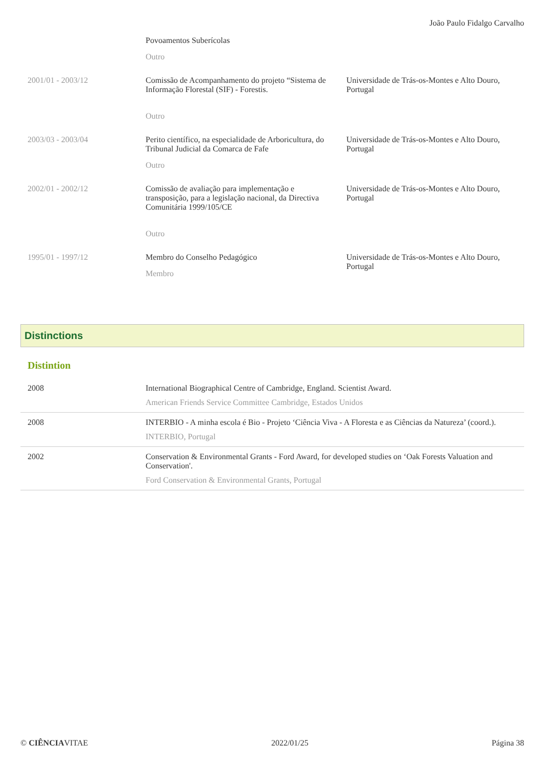João Paulo Fidalgo Carvalho
| | Povoamentos Suberícolas Outro | |
| 2001/01 - 2003/12 | Comissão de Acompanhamento do projeto “Sistema de Informação Florestal (SIF) - Forestis. Outro | Universidade de Trás-os-Montes e Alto Douro, Portugal |
| 2003/03 - 2003/04 | Perito científico, na especialidade de Arboricultura, do Tribunal Judicial da Comarca de Fafe Outro | Universidade de Trás-os-Montes e Alto Douro, Portugal |
| 2002/01 - 2002/12 | Comissão de avaliação para implementação e transposição, para a legislação nacional, da Directiva Comunitária 1999/105/CE Outro | Universidade de Trás-os-Montes e Alto Douro, Portugal |
| 1995/01 - 1997/12 | Membro do Conselho Pedagógico Membro | Universidade de Trás-os-Montes e Alto Douro, Portugal |
Distinctions
Distintion
| 2008 | International Biographical Centre of Cambridge, England. Scientist Award. American Friends Service Committee Cambridge, Estados Unidos |
| 2008 | INTERBIO - A minha escola é Bio - Projeto ‘Ciência Viva - A Floresta e as Ciências da Natureza’ (coord.). INTERBIO, Portugal |
| 2002 | Conservation & Environmental Grants - Ford Award, for developed studies on ‘Oak Forests Valuation and Conservation'. Ford Conservation & Environmental Grants, Portugal |
© CIÊNCIAVITAE 2022/01/25 Página 38